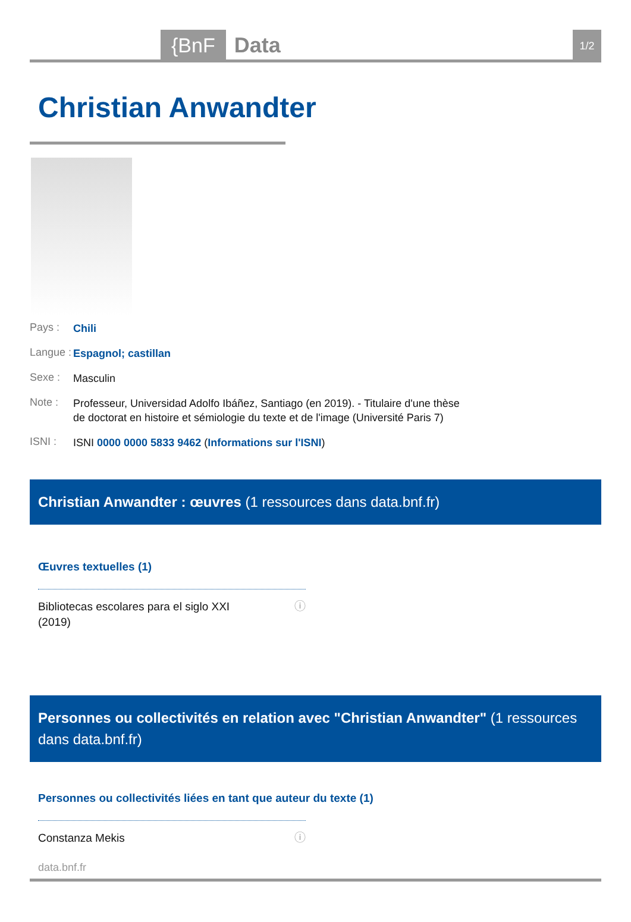{BnF Data 1/2
Christian Anwandter
Pays : Chili
Langue : Espagnol; castillan
Sexe : Masculin
Note : Professeur, Universidad Adolfo Ibáñez, Santiago (en 2019). - Titulaire d'une thèse de doctorat en histoire et sémiologie du texte et de l'image (Université Paris 7)
ISNI : ISNI 0000 0000 5833 9462 (Informations sur l'ISNI)
Christian Anwandter : œuvres (1 ressources dans data.bnf.fr)
Œuvres textuelles (1)
Bibliotecas escolares para el siglo XXI
(2019) ⓘ
Personnes ou collectivités en relation avec "Christian Anwandter" (1 ressources dans data.bnf.fr)
Personnes ou collectivités liées en tant que auteur du texte (1)
Constanza Mekis ⓘ
data.bnf.fr